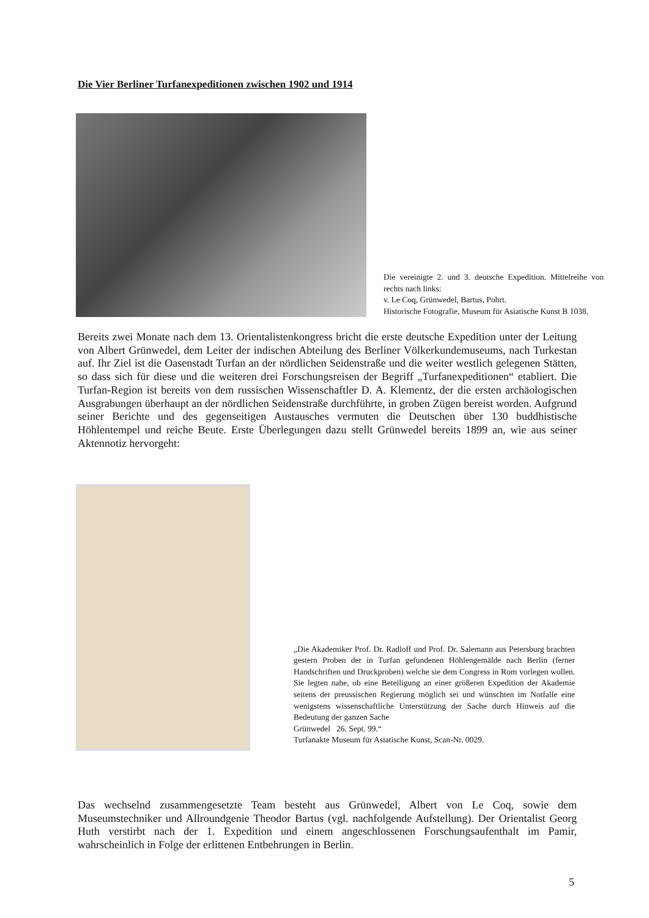Die Vier Berliner Turfanexpeditionen zwischen 1902 und 1914
Die vereinigte 2. und 3. deutsche Expedition. Mittelreihe von rechts nach links:
v. Le Coq, Grünwedel, Bartus, Pohrt.
Historische Fotografie, Museum für Asiatische Kunst B 1038.
Bereits zwei Monate nach dem 13. Orientalistenkongress bricht die erste deutsche Expedition unter der Leitung von Albert Grünwedel, dem Leiter der indischen Abteilung des Berliner Völkerkundemuseums, nach Turkestan auf. Ihr Ziel ist die Oasenstadt Turfan an der nördlichen Seidenstraße und die weiter westlich gelegenen Stätten, so dass sich für diese und die weiteren drei Forschungsreisen der Begriff „Turfanexpeditionen“ etabliert. Die Turfan-Region ist bereits von dem russischen Wissenschaftler D. A. Klementz, der die ersten archäologischen Ausgrabungen überhaupt an der nördlichen Seidenstraße durchführte, in groben Zügen bereist worden. Aufgrund seiner Berichte und des gegenseitigen Austausches vermuten die Deutschen über 130 buddhistische Höhlentempel und reiche Beute. Erste Überlegungen dazu stellt Grünwedel bereits 1899 an, wie aus seiner Aktennotiz hervorgeht:
„Die Akademiker Prof. Dr. Radloff und Prof. Dr. Salemann aus Petersburg brachten gestern Proben der in Turfan gefundenen Höhlengemälde nach Berlin (ferner Handschriften und Druckproben) welche sie dem Congress in Rom vorlegen wollen. Sie legten nahe, ob eine Beteiligung an einer größeren Expedition der Akademie seitens der preussischen Regierung möglich sei und wünschten im Notfalle eine wenigstens wissenschaftliche Unterstützung der Sache durch Hinweis auf die Bedeutung der ganzen Sache
Grünwedel 26. Sept. 99.“
Turfanakte Museum für Asiatische Kunst, Scan-Nr. 0029.
Das wechselnd zusammengesetzte Team besteht aus Grünwedel, Albert von Le Coq, sowie dem Museumstechniker und Allroundgenie Theodor Bartus (vgl. nachfolgende Aufstellung). Der Orientalist Georg Huth verstirbt nach der 1. Expedition und einem angeschlossenen Forschungsaufenthalt im Pamir, wahrscheinlich in Folge der erlittenen Entbehrungen in Berlin.
5